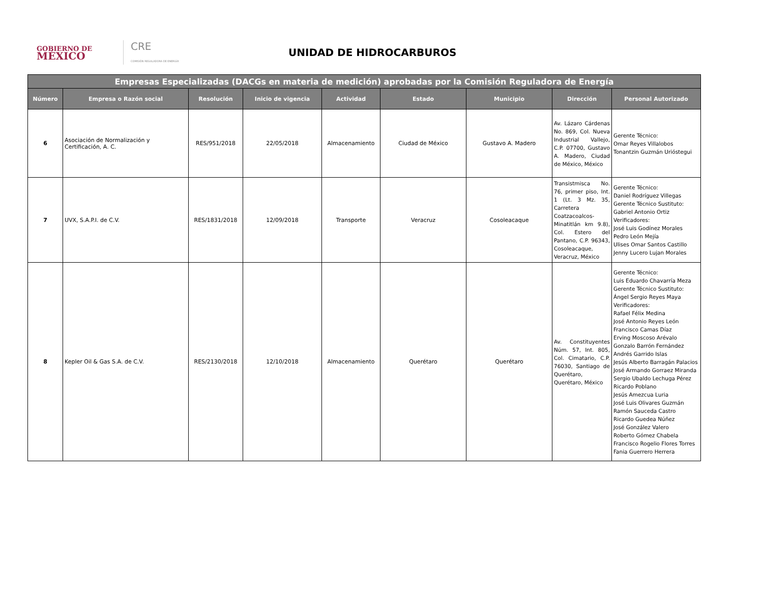GOBIERNO DE
MÉXICO
CRE
COMISIÓN REGULADORA DE ENERGÍA
UNIDAD DE HIDROCARBUROS
| Empresas Especializadas (DACGs en materia de medición) aprobadas por la Comisión Reguladora de Energía | | | | | | | | |
| --- | --- | --- | --- | --- | --- | --- | --- | --- |
| Número | Empresa o Razón social | Resolución | Inicio de vigencia | Actividad | Estado | Municipio | Dirección | Personal Autorizado |
| 6 | Asociación de Normalización y Certificación, A. C. | RES/951/2018 | 22/05/2018 | Almacenamiento | Ciudad de México | Gustavo A. Madero | Av. Lázaro Cárdenas No. 869, Col. Nueva Industrial Vallejo, C.P. 07700, Gustavo A. Madero, Ciudad de México, México | Gerente Técnico: Omar Reyes Villalobos Tonantzin Guzmán Urióstegui |
| 7 | UVX, S.A.P.I. de C.V. | RES/1831/2018 | 12/09/2018 | Transporte | Veracruz | Cosoleacaque | Transistmisca No. 76, primer piso, Int. 1 (Lt. 3 Mz. 35, Carretera Coatzacoalcos-Minatitlán km 9.8), Col. Estero del Pantano, C.P. 96343, Cosoleacaque, Veracruz, México | Gerente Técnico: Daniel Rodríguez Villegas Gerente Técnico Sustituto: Gabriel Antonio Ortiz Verificadores: José Luis Godínez Morales Pedro León Mejía Ulises Omar Santos Castillo Jenny Lucero Lujan Morales |
| 8 | Kepler Oil & Gas S.A. de C.V. | RES/2130/2018 | 12/10/2018 | Almacenamiento | Querétaro | Querétaro | Av. Constituyentes Núm. 57, Int. 805, Col. Cimatario, C.P. 76030, Santiago de Querétaro, Querétaro, México | Gerente Técnico: Luis Eduardo Chavarría Meza Gerente Técnico Sustituto: Ángel Sergio Reyes Maya Verificadores: Rafael Félix Medina José Antonio Reyes León Francisco Camas Díaz Erving Moscoso Arévalo Gonzalo Barrón Fernández Andrés Garrido Islas Jesús Alberto Barragán Palacios José Armando Gorraez Miranda Sergio Ubaldo Lechuga Pérez Ricardo Poblano Jesús Amezcua Luria José Luis Olivares Guzmán Ramón Sauceda Castro Ricardo Guedea Núñez José González Valero Roberto Gómez Chabela Francisco Rogelio Flores Torres Fania Guerrero Herrera |